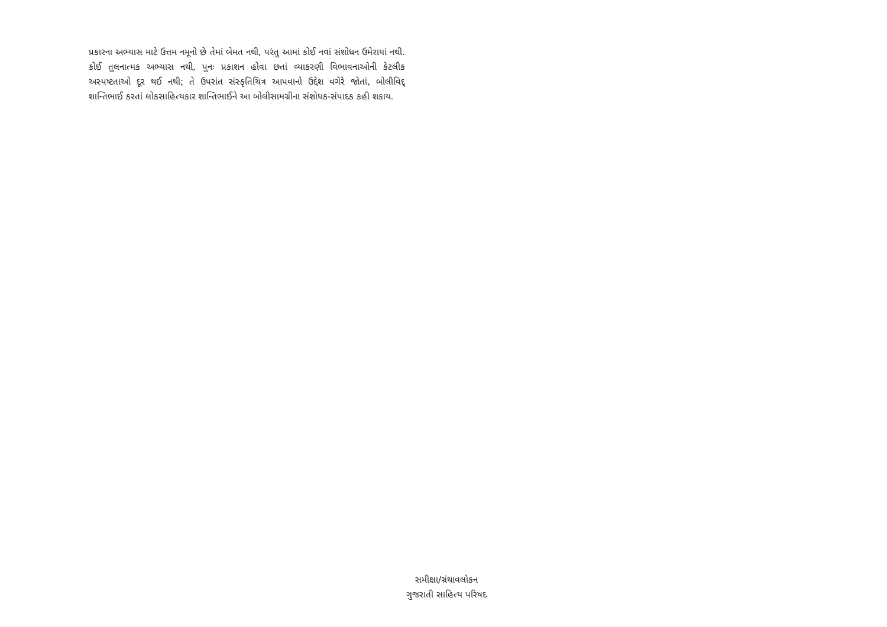પ્રકારના અભ્યાસ માટે ઉત્તમ નમૂનો છે તેમાં બેમત નથી, પરંતુ આમાં કોઈ નવાં સંશોધન ઉમેરાયાં નથી. કોઈ તુલનાત્મક અભ્યાસ નથી, પુનઃ પ્રકાશન હોવા છતાં વ્યાકરણી વિભાવનાઓની કેટલીક અસ્પષ્ટતાઓ દૂર થઈ નથી; તે ઉપરાંત સંસ્કૃતિચિત્ર આપવાનો ઉદ્દેશ વગેરે જોતાં, બોલીવિદ્ શાન્તિભાઈ કરતાં લોકસાહિત્યકાર શાન્તિભાઈને આ બોલીસામગ્રીના સંશોધક-સંપાદક કહી શકાય.
સમીક્ષા/ગ્રંથાવલોકન
ગુજરાતી સાહિત્ય પરિષદ